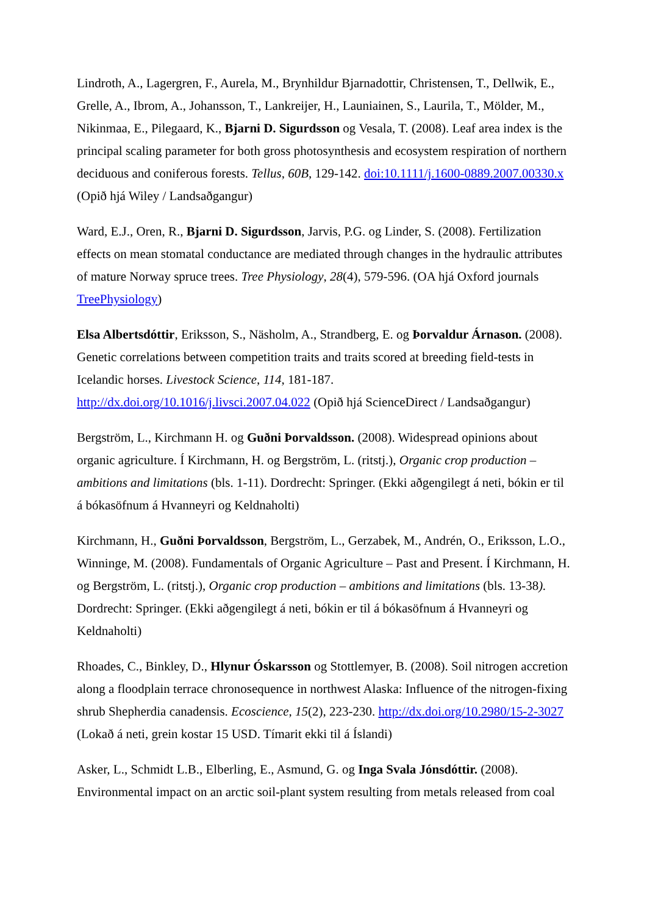Lindroth, A., Lagergren, F., Aurela, M., Brynhildur Bjarnadottir, Christensen, T., Dellwik, E., Grelle, A., Ibrom, A., Johansson, T., Lankreijer, H., Launiainen, S., Laurila, T., Mölder, M., Nikinmaa, E., Pilegaard, K., Bjarni D. Sigurdsson og Vesala, T. (2008). Leaf area index is the principal scaling parameter for both gross photosynthesis and ecosystem respiration of northern deciduous and coniferous forests. Tellus, 60B, 129-142. doi:10.1111/j.1600-0889.2007.00330.x (Opið hjá Wiley / Landsaðgangur)
Ward, E.J., Oren, R., Bjarni D. Sigurdsson, Jarvis, P.G. og Linder, S. (2008). Fertilization effects on mean stomatal conductance are mediated through changes in the hydraulic attributes of mature Norway spruce trees. Tree Physiology, 28(4), 579-596. (OA hjá Oxford journals TreePhysiology)
Elsa Albertsdóttir, Eriksson, S., Näsholm, A., Strandberg, E. og Þorvaldur Árnason. (2008). Genetic correlations between competition traits and traits scored at breeding field-tests in Icelandic horses. Livestock Science, 114, 181-187. http://dx.doi.org/10.1016/j.livsci.2007.04.022 (Opið hjá ScienceDirect / Landsaðgangur)
Bergström, L., Kirchmann H. og Guðni Þorvaldsson. (2008). Widespread opinions about organic agriculture. Í Kirchmann, H. og Bergström, L. (ritstj.), Organic crop production – ambitions and limitations (bls. 1-11). Dordrecht: Springer. (Ekki aðgengilegt á neti, bókin er til á bókasöfnum á Hvanneyri og Keldnaholti)
Kirchmann, H., Guðni Þorvaldsson, Bergström, L., Gerzabek, M., Andrén, O., Eriksson, L.O., Winninge, M. (2008). Fundamentals of Organic Agriculture – Past and Present. Í Kirchmann, H. og Bergström, L. (ritstj.), Organic crop production – ambitions and limitations (bls. 13-38). Dordrecht: Springer. (Ekki aðgengilegt á neti, bókin er til á bókasöfnum á Hvanneyri og Keldnaholti)
Rhoades, C., Binkley, D., Hlynur Óskarsson og Stottlemyer, B. (2008). Soil nitrogen accretion along a floodplain terrace chronosequence in northwest Alaska: Influence of the nitrogen-fixing shrub Shepherdia canadensis. Ecoscience, 15(2), 223-230. http://dx.doi.org/10.2980/15-2-3027 (Lokað á neti, grein kostar 15 USD. Tímarit ekki til á Íslandi)
Asker, L., Schmidt L.B., Elberling, E., Asmund, G. og Inga Svala Jónsdóttir. (2008). Environmental impact on an arctic soil-plant system resulting from metals released from coal